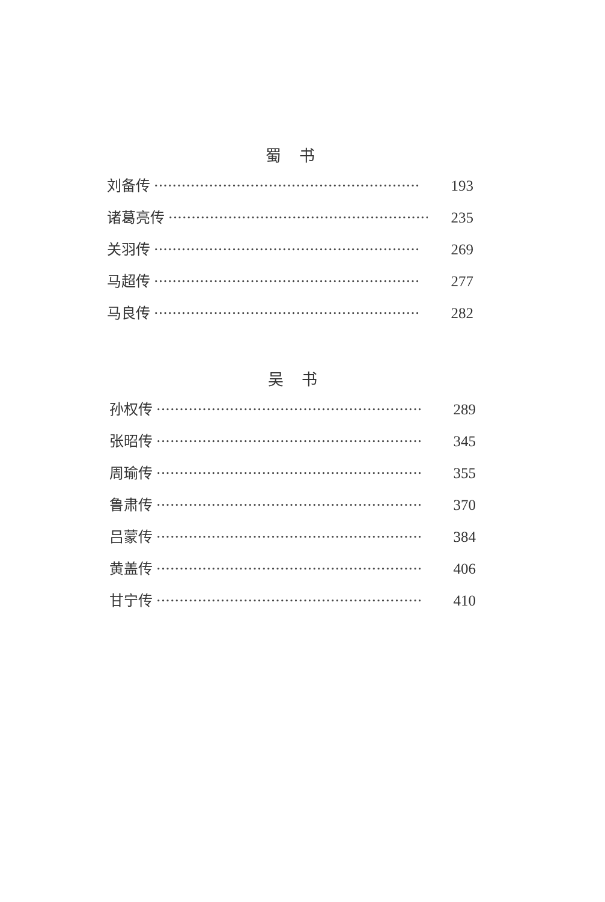蜀书
刘备传 ·························································· 193
诸葛亮传 ·························································· 235
关羽传 ·························································· 269
马超传 ·························································· 277
马良传 ·························································· 282
吴书
孙权传 ·························································· 289
张昭传 ·························································· 345
周瑜传 ·························································· 355
鲁肃传 ·························································· 370
吕蒙传 ·························································· 384
黄盖传 ·························································· 406
甘宁传 ·························································· 410